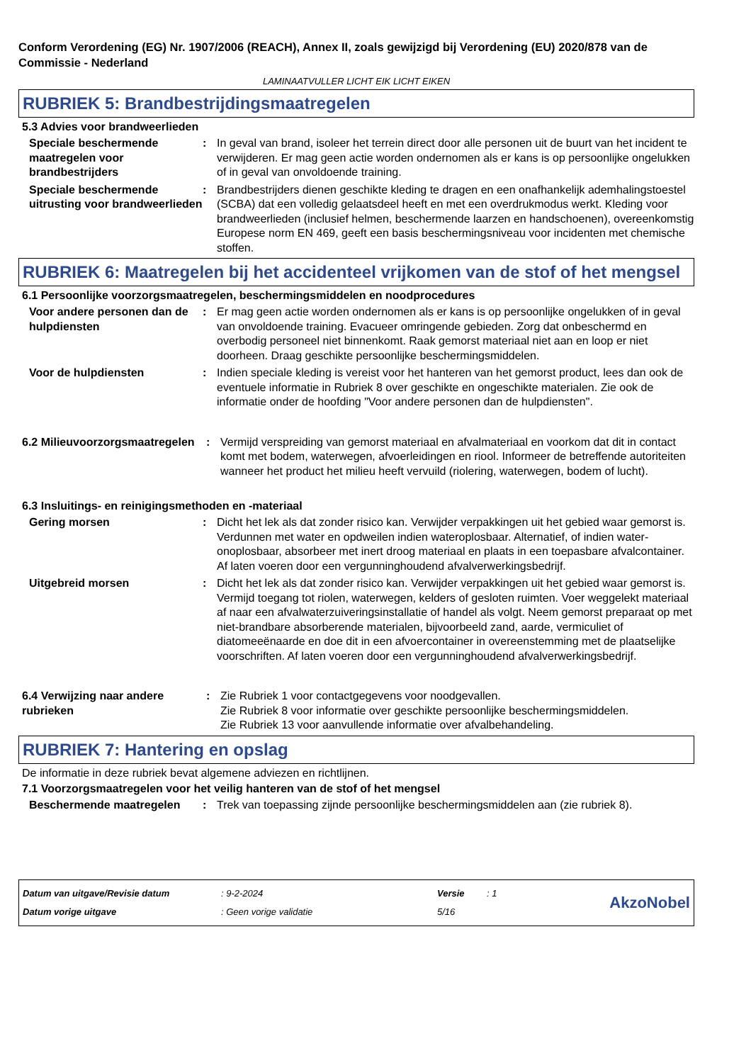Conform Verordening (EG) Nr. 1907/2006 (REACH), Annex II, zoals gewijzigd bij Verordening (EU) 2020/878 van de Commissie - Nederland
LAMINAATVULLER LICHT EIK LICHT EIKEN
RUBRIEK 5: Brandbestrijdingsmaatregelen
5.3 Advies voor brandweerlieden
Speciale beschermende maatregelen voor brandbestrijders
: In geval van brand, isoleer het terrein direct door alle personen uit de buurt van het incident te verwijderen. Er mag geen actie worden ondernomen als er kans is op persoonlijke ongelukken of in geval van onvoldoende training.
Speciale beschermende uitrusting voor brandweerlieden
: Brandbestrijders dienen geschikte kleding te dragen en een onafhankelijk ademhalingstoestel (SCBA) dat een volledig gelaatsdeel heeft en met een overdrukmodus werkt. Kleding voor brandweerlieden (inclusief helmen, beschermende laarzen en handschoenen), overeenkomstig Europese norm EN 469, geeft een basis beschermingsniveau voor incidenten met chemische stoffen.
RUBRIEK 6: Maatregelen bij het accidenteel vrijkomen van de stof of het mengsel
6.1 Persoonlijke voorzorgsmaatregelen, beschermingsmiddelen en noodprocedures
Voor andere personen dan de hulpdiensten
: Er mag geen actie worden ondernomen als er kans is op persoonlijke ongelukken of in geval van onvoldoende training. Evacueer omringende gebieden. Zorg dat onbeschermd en overbodig personeel niet binnenkomt. Raak gemorst materiaal niet aan en loop er niet doorheen. Draag geschikte persoonlijke beschermingsmiddelen.
Voor de hulpdiensten : Indien speciale kleding is vereist voor het hanteren van het gemorst product, lees dan ook de eventuele informatie in Rubriek 8 over geschikte en ongeschikte materialen. Zie ook de informatie onder de hoofding "Voor andere personen dan de hulpdiensten".
6.2 Milieuvoorzorgsmaatregelen
: Vermijd verspreiding van gemorst materiaal en afvalmateriaal en voorkom dat dit in contact komt met bodem, waterwegen, afvoerleidingen en riool. Informeer de betreffende autoriteiten wanneer het product het milieu heeft vervuild (riolering, waterwegen, bodem of lucht).
6.3 Insluitings- en reinigingsmethoden en -materiaal
Gering morsen : Dicht het lek als dat zonder risico kan. Verwijder verpakkingen uit het gebied waar gemorst is. Verdunnen met water en opdweilen indien wateroplosbaar. Alternatief, of indien water-onoplosbaar, absorbeer met inert droog materiaal en plaats in een toepasbare afvalcontainer. Af laten voeren door een vergunninghoudend afvalverwerkingsbedrijf.
Uitgebreid morsen : Dicht het lek als dat zonder risico kan. Verwijder verpakkingen uit het gebied waar gemorst is. Vermijd toegang tot riolen, waterwegen, kelders of gesloten ruimten. Voer weggelekt materiaal af naar een afvalwaterzuiveringsinstallatie of handel als volgt. Neem gemorst preparaat op met niet-brandbare absorberende materialen, bijvoorbeeld zand, aarde, vermiculiet of diatomeeënaarde en doe dit in een afvoercontainer in overeenstemming met de plaatselijke voorschriften. Af laten voeren door een vergunninghoudend afvalverwerkingsbedrijf.
6.4 Verwijzing naar andere rubrieken
: Zie Rubriek 1 voor contactgegevens voor noodgevallen.
Zie Rubriek 8 voor informatie over geschikte persoonlijke beschermingsmiddelen.
Zie Rubriek 13 voor aanvullende informatie over afvalbehandeling.
RUBRIEK 7: Hantering en opslag
De informatie in deze rubriek bevat algemene adviezen en richtlijnen.
7.1 Voorzorgsmaatregelen voor het veilig hanteren van de stof of het mengsel
Beschermende maatregelen : Trek van toepassing zijnde persoonlijke beschermingsmiddelen aan (zie rubriek 8).
Datum van uitgave/Revisie datum
Datum vorige uitgave
: 9-2-2024
: Geen vorige validatie
Versie
5/16
: 1
AkzoNobel